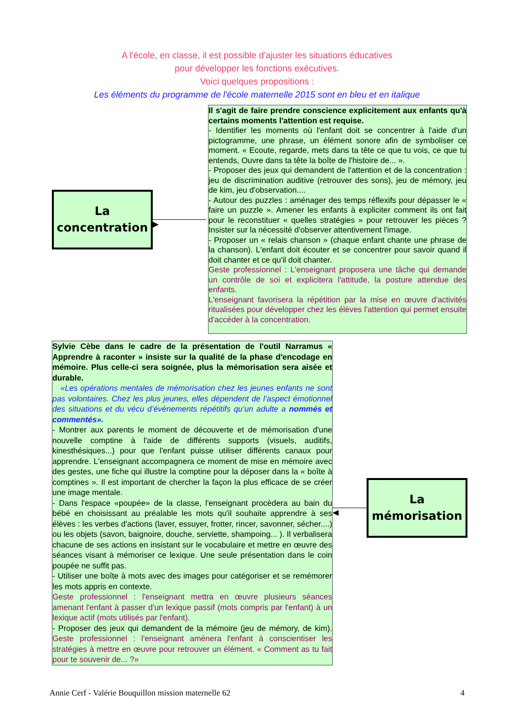A l'école, en classe, il est possible d'ajuster les situations éducatives
pour développer les fonctions exécutives.
Voici quelques propositions :
Les éléments du programme de l'école maternelle 2015 sont en bleu et en italique
La
concentration
▶
Il s'agit de faire prendre conscience explicitement aux enfants qu'à certains moments l'attention est requise.
- Identifier les moments où l'enfant doit se concentrer à l'aide d'un pictogramme, une phrase, un élément sonore afin de symboliser ce moment. « Ecoute, regarde, mets dans ta tête ce que tu vois, ce que tu entends, Ouvre dans ta tête la boîte de l'histoire de... ».
- Proposer des jeux qui demandent de l'attention et de la concentration : jeu de discrimination auditive (retrouver des sons), jeu de mémory, jeu de kim, jeu d'observation....
- Autour des puzzles : aménager des temps réflexifs pour dépasser le « faire un puzzle ». Amener les enfants à expliciter comment ils ont fait pour le reconstituer « quelles stratégies » pour retrouver les pièces ? Insister sur la nécessité d'observer attentivement l'image.
- Proposer un « relais chanson » (chaque enfant chante une phrase de la chanson). L'enfant doit écouter et se concentrer pour savoir quand il doit chanter et ce qu'il doit chanter.
Geste professionnel : L'enseignant proposera une tâche qui demande un contrôle de soi et explicitera l'attitude, la posture attendue des enfants.
L'enseignant favorisera la répétition par la mise en œuvre d'activités ritualisées pour développer chez les élèves l'attention qui permet ensuite d'accéder à la concentration.
Sylvie Cèbe dans le cadre de la présentation de l'outil Narramus « Apprendre à raconter » insiste sur la qualité de la phase d'encodage en mémoire. Plus celle-ci sera soignée, plus la mémorisation sera aisée et durable.
«Les opérations mentales de mémorisation chez les jeunes enfants ne sont pas volontaires. Chez les plus jeunes, elles dépendent de l’aspect émotionnel des situations et du vécu d’évènements répétitifs qu’un adulte a nommés et commentés».
- Montrer aux parents le moment de découverte et de mémorisation d'une nouvelle comptine à l'aide de différents supports (visuels, auditifs, kinesthésiques...) pour que l'enfant puisse utiliser différents canaux pour apprendre. L'enseignant accompagnera ce moment de mise en mémoire avec des gestes, une fiche qui illustre la comptine pour la déposer dans la « boîte à comptines ». Il est important de chercher la façon la plus efficace de se créer une image mentale.
- Dans l'espace «poupée» de la classe, l'enseignant procèdera au bain du bébé en choisissant au préalable les mots qu'il souhaite apprendre à ses élèves : les verbes d'actions (laver, essuyer, frotter, rincer, savonner, sécher....) ou les objets (savon, baignoire, douche, serviette, shampoing... ). Il verbalisera chacune de ses actions en insistant sur le vocabulaire et mettre en œuvre des séances visant à mémoriser ce lexique. Une seule présentation dans le coin poupée ne suffit pas.
- Utiliser une boîte à mots avec des images pour catégoriser et se remémorer les mots appris en contexte.
Geste professionnel : l'enseignant mettra en œuvre plusieurs séances amenant l'enfant à passer d'un lexique passif (mots compris par l'enfant) à un lexique actif (mots utilisés par l'enfant).
- Proposer des jeux qui demandent de la mémoire (jeu de mémory, de kim). Geste professionnel : l'enseignant amènera l'enfant à conscientiser les stratégies à mettre en œuvre pour retrouver un élément. « Comment as tu fait pour te souvenir de... ?»
◀
La
mémorisation
Annie Cerf - Valérie Bouquillon mission maternelle 62 4